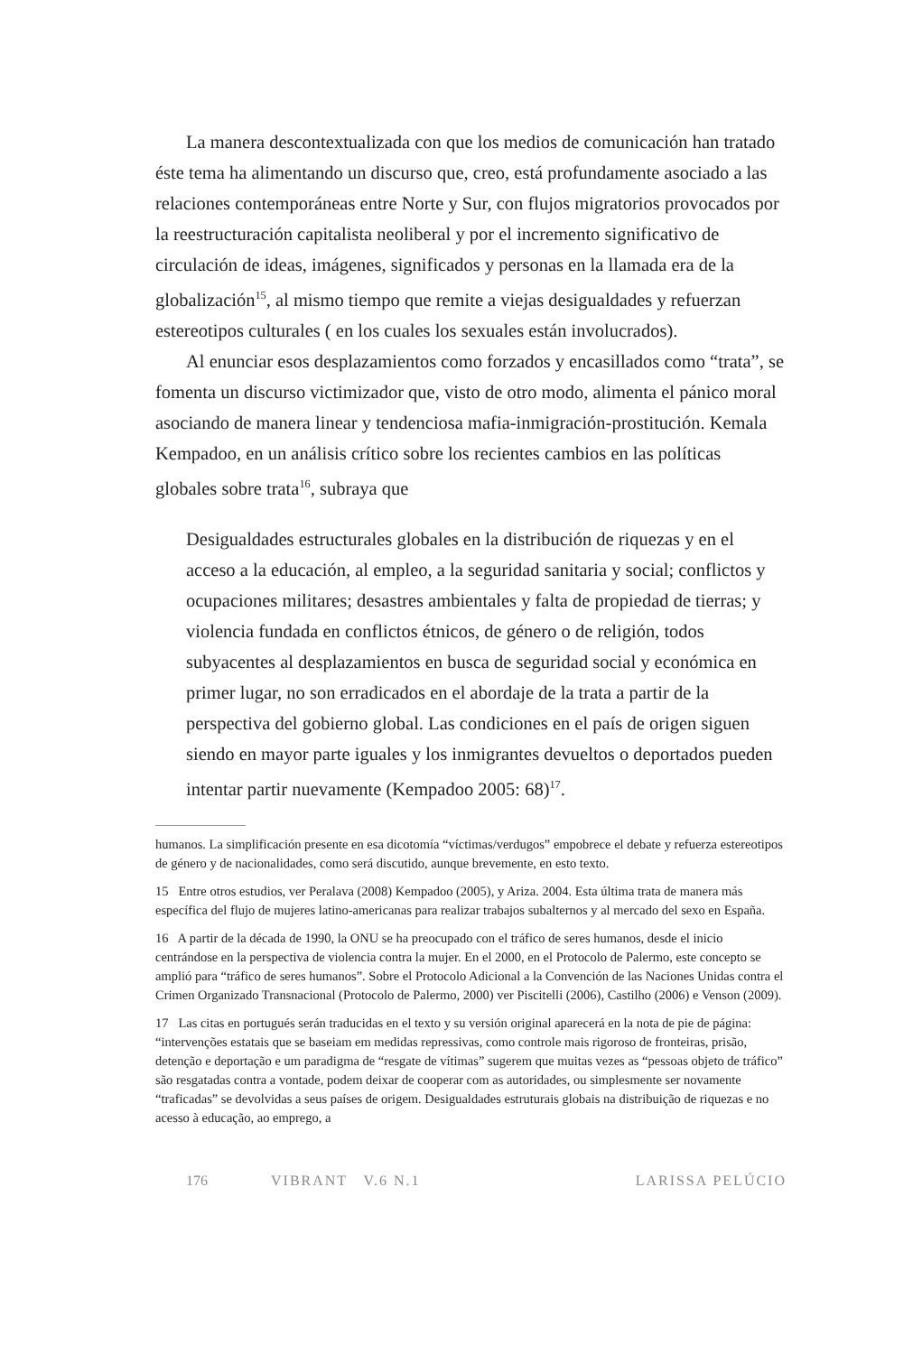La manera descontextualizada con que los medios de comunicación han tratado éste tema ha alimentando un discurso que, creo, está profundamente asociado a las relaciones contemporáneas entre Norte y Sur, con flujos migratorios provocados por la reestructuración capitalista neoliberal y por el incremento significativo de circulación de ideas, imágenes, significados y personas en la llamada era de la globalización<sup>15</sup>, al mismo tiempo que remite a viejas desigualdades y refuerzan estereotipos culturales ( en los cuales los sexuales están involucrados).
Al enunciar esos desplazamientos como forzados y encasillados como “trata”, se fomenta un discurso victimizador que, visto de otro modo, alimenta el pánico moral asociando de manera linear y tendenciosa mafia-inmigración-prostitución. Kemala Kempadoo, en un análisis crítico sobre los recientes cambios en las políticas globales sobre trata<sup>16</sup>, subraya que
Desigualdades estructurales globales en la distribución de riquezas y en el acceso a la educación, al empleo, a la seguridad sanitaria y social; conflictos y ocupaciones militares; desastres ambientales y falta de propiedad de tierras; y violencia fundada en conflictos étnicos, de género o de religión, todos subyacentes al desplazamientos en busca de seguridad social y económica en primer lugar, no son erradicados en el abordaje de la trata a partir de la perspectiva del gobierno global. Las condiciones en el país de origen siguen siendo en mayor parte iguales y los inmigrantes devueltos o deportados pueden intentar partir nuevamente (Kempadoo 2005: 68)<sup>17</sup>.
humanos. La simplificación presente en esa dicotomía “víctimas/verdugos” empobrece el debate y refuerza estereotipos de género y de nacionalidades, como será discutido, aunque brevemente, en esto texto.
15 Entre otros estudios, ver Peralava (2008) Kempadoo (2005), y Ariza. 2004. Esta última trata de manera más específica del flujo de mujeres latino-americanas para realizar trabajos subalternos y al mercado del sexo en España.
16 A partir de la década de 1990, la ONU se ha preocupado con el tráfico de seres humanos, desde el inicio centrándose en la perspectiva de violencia contra la mujer. En el 2000, en el Protocolo de Palermo, este concepto se amplió para “tráfico de seres humanos”. Sobre el Protocolo Adicional a la Convención de las Naciones Unidas contra el Crimen Organizado Transnacional (Protocolo de Palermo, 2000) ver Piscitelli (2006), Castilho (2006) e Venson (2009).
17 Las citas en portugués serán traducidas en el texto y su versión original aparecerá en la nota de pie de página: “intervenções estatais que se baseiam em medidas repressivas, como controle mais rigoroso de fronteiras, prisão, detenção e deportação e um paradigma de “resgate de vítimas” sugerem que muitas vezes as “pessoas objeto de tráfico” são resgatadas contra a vontade, podem deixar de cooperar com as autoridades, ou simplesmente ser novamente “traficadas” se devolvidas a seus países de origem. Desigualdades estruturais globais na distribuição de riquezas e no acesso à educação, ao emprego, a
176 VIBRANT V.6 N.1 LARISSA PELÚCIO